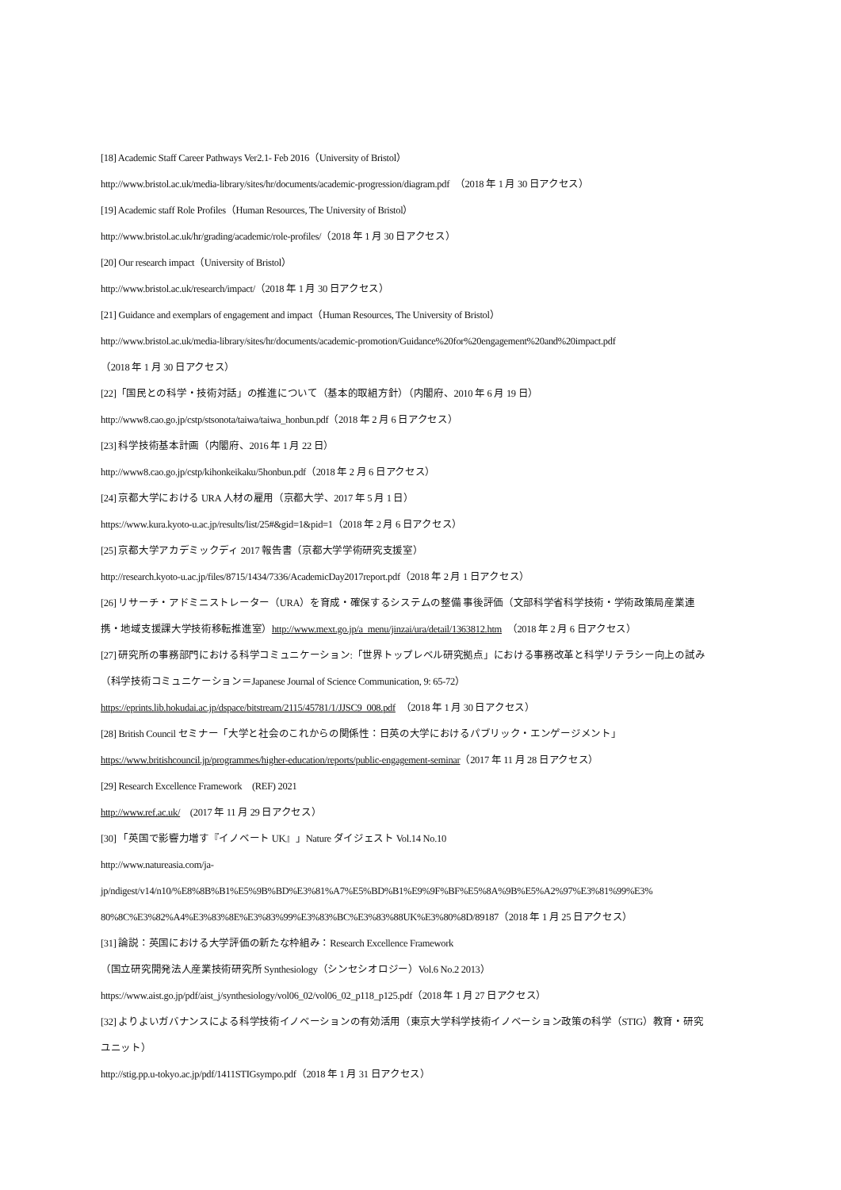[18] Academic Staff Career Pathways Ver2.1- Feb 2016（University of Bristol）
http://www.bristol.ac.uk/media-library/sites/hr/documents/academic-progression/diagram.pdf　（2018 年 1 月 30 日アクセス）
[19] Academic staff Role Profiles（Human Resources, The University of Bristol）
http://www.bristol.ac.uk/hr/grading/academic/role-profiles/（2018 年 1 月 30 日アクセス）
[20] Our research impact（University of Bristol）
http://www.bristol.ac.uk/research/impact/（2018 年 1 月 30 日アクセス）
[21] Guidance and exemplars of engagement and impact（Human Resources, The University of Bristol）
http://www.bristol.ac.uk/media-library/sites/hr/documents/academic-promotion/Guidance%20for%20engagement%20and%20impact.pdf
（2018 年 1 月 30 日アクセス）
[22]「国民との科学・技術対話」の推進について（基本的取組方針）（内閣府、2010 年 6 月 19 日）
http://www8.cao.go.jp/cstp/stsonota/taiwa/taiwa_honbun.pdf（2018 年 2 月 6 日アクセス）
[23] 科学技術基本計画（内閣府、2016 年 1 月 22 日）
http://www8.cao.go.jp/cstp/kihonkeikaku/5honbun.pdf（2018 年 2 月 6 日アクセス）
[24] 京都大学における URA 人材の雇用（京都大学、2017 年 5 月 1 日）
https://www.kura.kyoto-u.ac.jp/results/list/25#&gid=1&pid=1（2018 年 2 月 6 日アクセス）
[25] 京都大学アカデミックディ 2017 報告書（京都大学学術研究支援室）
http://research.kyoto-u.ac.jp/files/8715/1434/7336/AcademicDay2017report.pdf（2018 年 2 月 1 日アクセス）
[26] リサーチ・アドミニストレーター（URA）を育成・確保するシステムの整備 事後評価（文部科学省科学技術・学術政策局産業連
携・地域支援課大学技術移転推進室）http://www.mext.go.jp/a_menu/jinzai/ura/detail/1363812.htm　（2018 年 2 月 6 日アクセス）
[27] 研究所の事務部門における科学コミュニケーション:「世界トップレベル研究拠点」における事務改革と科学リテラシー向上の試み
（科学技術コミュニケーション＝Japanese Journal of Science Communication, 9: 65-72）
https://eprints.lib.hokudai.ac.jp/dspace/bitstream/2115/45781/1/JJSC9_008.pdf　（2018 年 1 月 30 日アクセス）
[28] British Council セミナー「大学と社会のこれからの関係性：日英の大学におけるパブリック・エンゲージメント」
https://www.britishcouncil.jp/programmes/higher-education/reports/public-engagement-seminar（2017 年 11 月 28 日アクセス）
[29] Research Excellence Framework　(REF) 2021
http://www.ref.ac.uk/　(2017 年 11 月 29 日アクセス）
[30] 「英国で影響力増す『イノベート UK』」Nature ダイジェスト Vol.14 No.10
http://www.natureasia.com/ja-
jp/ndigest/v14/n10/%E8%8B%B1%E5%9B%BD%E3%81%A7%E5%BD%B1%E9%9F%BF%E5%8A%9B%E5%A2%97%E3%81%99%E3%
80%8C%E3%82%A4%E3%83%8E%E3%83%99%E3%83%BC%E3%83%88UK%E3%80%8D/89187（2018 年 1 月 25 日アクセス）
[31] 論説：英国における大学評価の新たな枠組み：Research Excellence Framework
（国立研究開発法人産業技術研究所 Synthesiology（シンセシオロジー）Vol.6 No.2 2013）
https://www.aist.go.jp/pdf/aist_j/synthesiology/vol06_02/vol06_02_p118_p125.pdf（2018 年 1 月 27 日アクセス）
[32] よりよいガバナンスによる科学技術イノベーションの有効活用（東京大学科学技術イノベーション政策の科学（STIG）教育・研究
ユニット）
http://stig.pp.u-tokyo.ac.jp/pdf/1411STIGsympo.pdf（2018 年 1 月 31 日アクセス）